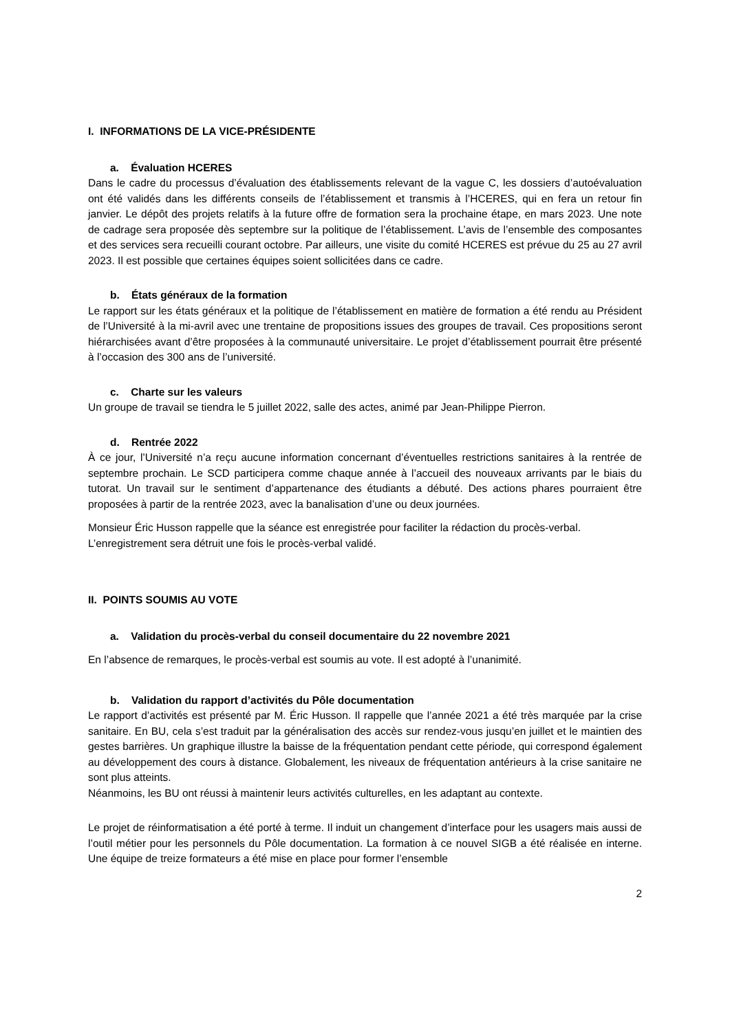I. INFORMATIONS DE LA VICE-PRÉSIDENTE
a. Évaluation HCERES
Dans le cadre du processus d’évaluation des établissements relevant de la vague C, les dossiers d’autoévaluation ont été validés dans les différents conseils de l’établissement et transmis à l’HCERES, qui en fera un retour fin janvier. Le dépôt des projets relatifs à la future offre de formation sera la prochaine étape, en mars 2023. Une note de cadrage sera proposée dès septembre sur la politique de l’établissement. L’avis de l’ensemble des composantes et des services sera recueilli courant octobre. Par ailleurs, une visite du comité HCERES est prévue du 25 au 27 avril 2023. Il est possible que certaines équipes soient sollicitées dans ce cadre.
b. États généraux de la formation
Le rapport sur les états généraux et la politique de l’établissement en matière de formation a été rendu au Président de l’Université à la mi-avril avec une trentaine de propositions issues des groupes de travail. Ces propositions seront hiérarchisées avant d’être proposées à la communauté universitaire. Le projet d’établissement pourrait être présenté à l’occasion des 300 ans de l’université.
c. Charte sur les valeurs
Un groupe de travail se tiendra le 5 juillet 2022, salle des actes, animé par Jean-Philippe Pierron.
d. Rentrée 2022
À ce jour, l’Université n’a reçu aucune information concernant d’éventuelles restrictions sanitaires à la rentrée de septembre prochain. Le SCD participera comme chaque année à l’accueil des nouveaux arrivants par le biais du tutorat. Un travail sur le sentiment d’appartenance des étudiants a débuté. Des actions phares pourraient être proposées à partir de la rentrée 2023, avec la banalisation d’une ou deux journées.
Monsieur Éric Husson rappelle que la séance est enregistrée pour faciliter la rédaction du procès-verbal. L’enregistrement sera détruit une fois le procès-verbal validé.
II. POINTS SOUMIS AU VOTE
a. Validation du procès-verbal du conseil documentaire du 22 novembre 2021
En l’absence de remarques, le procès-verbal est soumis au vote. Il est adopté à l’unanimité.
b. Validation du rapport d’activités du Pôle documentation
Le rapport d’activités est présenté par M. Éric Husson. Il rappelle que l’année 2021 a été très marquée par la crise sanitaire. En BU, cela s’est traduit par la généralisation des accès sur rendez-vous jusqu’en juillet et le maintien des gestes barrières. Un graphique illustre la baisse de la fréquentation pendant cette période, qui correspond également au développement des cours à distance. Globalement, les niveaux de fréquentation antérieurs à la crise sanitaire ne sont plus atteints.
Néanmoins, les BU ont réussi à maintenir leurs activités culturelles, en les adaptant au contexte.
Le projet de réinformatisation a été porté à terme. Il induit un changement d’interface pour les usagers mais aussi de l’outil métier pour les personnels du Pôle documentation. La formation à ce nouvel SIGB a été réalisée en interne. Une équipe de treize formateurs a été mise en place pour former l’ensemble
2